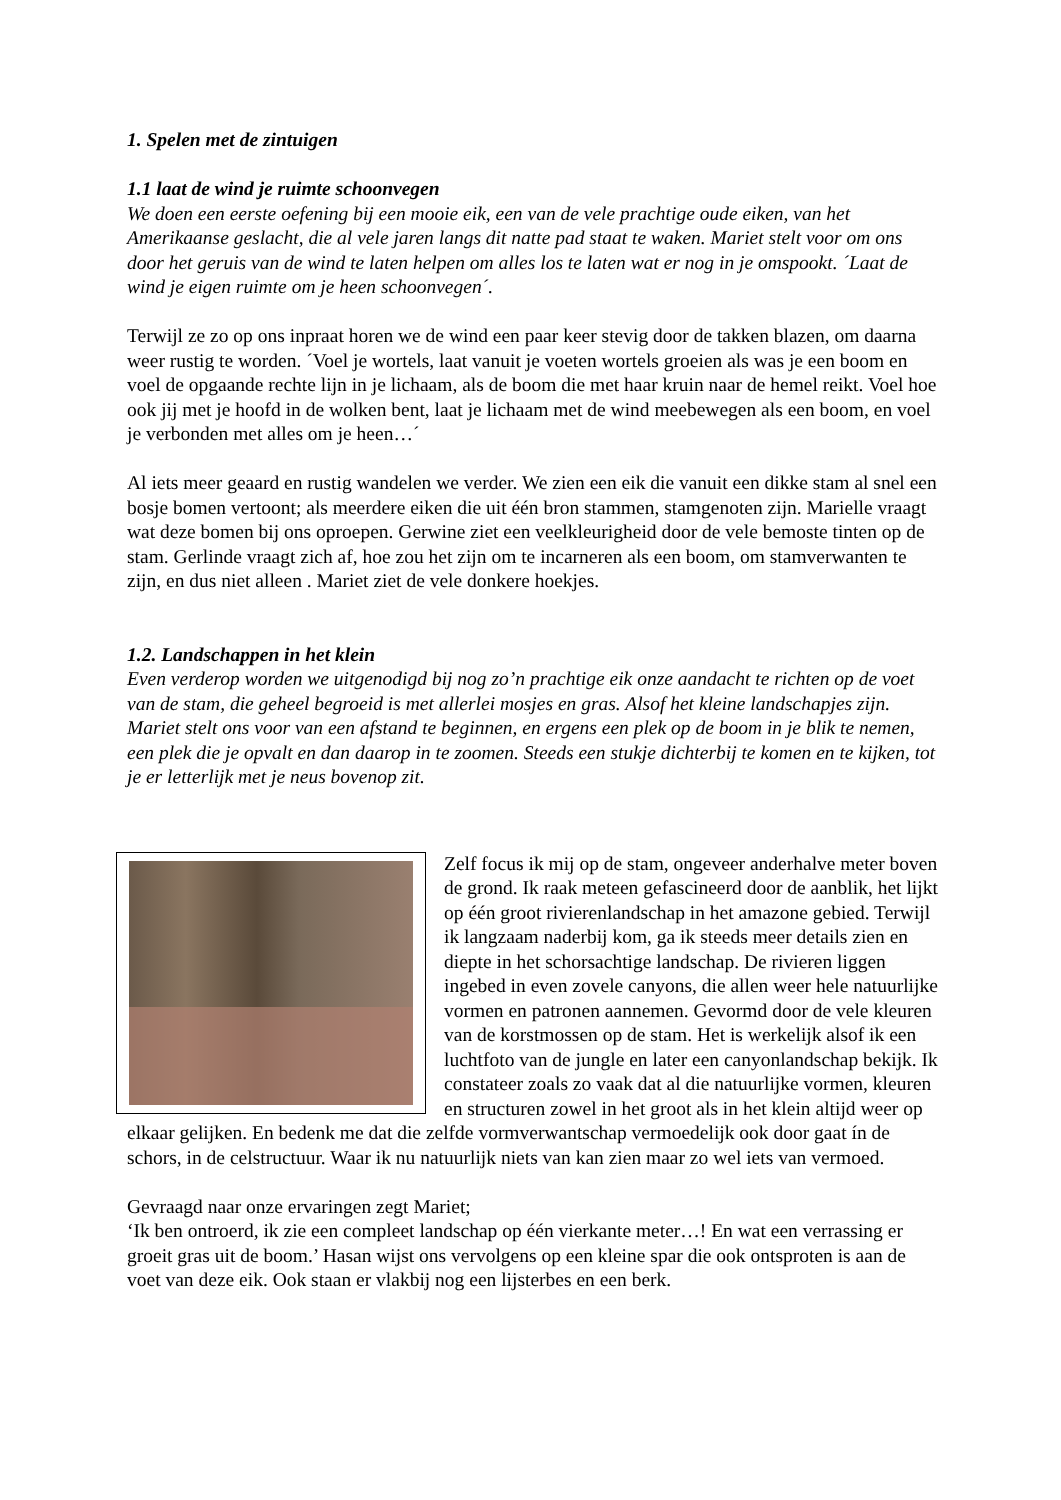1. Spelen met de zintuigen
1.1 laat de wind je ruimte schoonvegen
We doen een eerste oefening bij een mooie eik, een van de vele prachtige oude eiken, van het Amerikaanse geslacht, die al vele jaren langs dit natte pad staat te waken. Mariet stelt voor om ons door het geruis van de wind te laten helpen om alles los te laten wat er nog in je omspookt. ´Laat de wind je eigen ruimte om je heen schoonvegen´.
Terwijl ze zo op ons inpraat horen we de wind een paar keer stevig door de takken blazen, om daarna weer rustig te worden. ´Voel je wortels, laat vanuit je voeten wortels groeien als was je een boom en voel de opgaande rechte lijn in je lichaam, als de boom die met haar kruin naar de hemel reikt. Voel hoe ook jij met je hoofd in de wolken bent, laat je lichaam met de wind meebewegen als een boom, en voel je verbonden met alles om je heen…´
Al iets meer geaard en rustig wandelen we verder. We zien een eik die vanuit een dikke stam al snel een bosje bomen vertoont; als meerdere eiken die uit één bron stammen, stamgenoten zijn. Marielle vraagt wat deze bomen bij ons oproepen. Gerwine ziet een veelkleurigheid door de vele bemoste tinten op de stam. Gerlinde vraagt zich af, hoe zou het zijn om te incarneren als een boom, om stamverwanten te zijn, en dus niet alleen . Mariet ziet de vele donkere hoekjes.
1.2. Landschappen in het klein
Even verderop worden we uitgenodigd bij nog zo’n prachtige eik onze aandacht te richten op de voet van de stam, die geheel begroeid is met allerlei mosjes en gras. Alsof het kleine landschapjes zijn. Mariet stelt ons voor van een afstand te beginnen, en ergens een plek op de boom in je blik te nemen, een plek die je opvalt en dan daarop in te zoomen. Steeds een stukje dichterbij te komen en te kijken, tot je er letterlijk met je neus bovenop zit.
Zelf focus ik mij op de stam, ongeveer anderhalve meter boven de grond. Ik raak meteen gefascineerd door de aanblik, het lijkt op één groot rivierenlandschap in het amazone gebied. Terwijl ik langzaam naderbij kom, ga ik steeds meer details zien en diepte in het schorsachtige landschap. De rivieren liggen ingebed in even zovele canyons, die allen weer hele natuurlijke vormen en patronen aannemen. Gevormd door de vele kleuren van de korstmossen op de stam. Het is werkelijk alsof ik een luchtfoto van de jungle en later een canyonlandschap bekijk. Ik constateer zoals zo vaak dat al die natuurlijke vormen, kleuren en structuren zowel in het groot als in het klein altijd weer op elkaar gelijken. En bedenk me dat die zelfde vormverwantschap vermoedelijk ook door gaat ín de schors, in de celstructuur. Waar ik nu natuurlijk niets van kan zien maar zo wel iets van vermoed.
Gevraagd naar onze ervaringen zegt Mariet;
‘Ik ben ontroerd, ik zie een compleet landschap op één vierkante meter…! En wat een verrassing er groeit gras uit de boom.’ Hasan wijst ons vervolgens op een kleine spar die ook ontsproten is aan de voet van deze eik. Ook staan er vlakbij nog een lijsterbes en een berk.